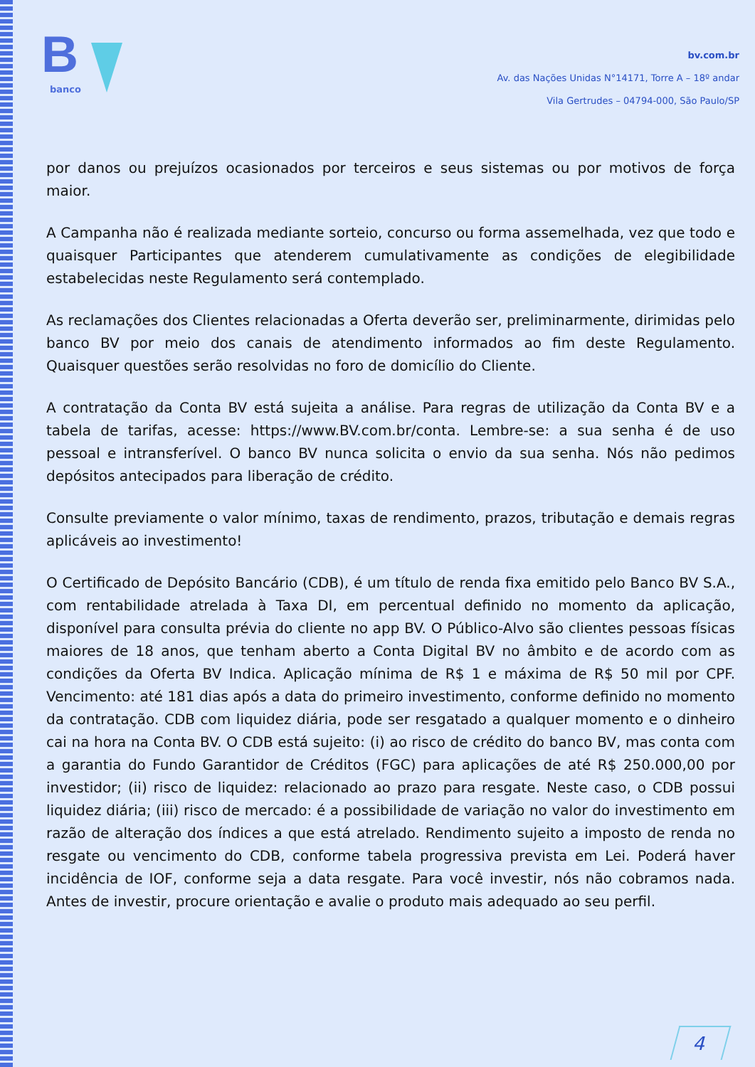B
banco
bv.com.br
Av. das Nações Unidas N°14171, Torre A – 18º andar
Vila Gertrudes – 04794-000, São Paulo/SP
por danos ou prejuízos ocasionados por terceiros e seus sistemas ou por motivos de força maior.
A Campanha não é realizada mediante sorteio, concurso ou forma assemelhada, vez que todo e quaisquer Participantes que atenderem cumulativamente as condições de elegibilidade estabelecidas neste Regulamento será contemplado.
As reclamações dos Clientes relacionadas a Oferta deverão ser, preliminarmente, dirimidas pelo banco BV por meio dos canais de atendimento informados ao fim deste Regulamento. Quaisquer questões serão resolvidas no foro de domicílio do Cliente.
A contratação da Conta BV está sujeita a análise. Para regras de utilização da Conta BV e a tabela de tarifas, acesse: https://www.BV.com.br/conta. Lembre-se: a sua senha é de uso pessoal e intransferível. O banco BV nunca solicita o envio da sua senha. Nós não pedimos depósitos antecipados para liberação de crédito.
Consulte previamente o valor mínimo, taxas de rendimento, prazos, tributação e demais regras aplicáveis ao investimento!
O Certificado de Depósito Bancário (CDB), é um título de renda fixa emitido pelo Banco BV S.A., com rentabilidade atrelada à Taxa DI, em percentual definido no momento da aplicação, disponível para consulta prévia do cliente no app BV. O Público-Alvo são clientes pessoas físicas maiores de 18 anos, que tenham aberto a Conta Digital BV no âmbito e de acordo com as condições da Oferta BV Indica. Aplicação mínima de R$ 1 e máxima de R$ 50 mil por CPF. Vencimento: até 181 dias após a data do primeiro investimento, conforme definido no momento da contratação. CDB com liquidez diária, pode ser resgatado a qualquer momento e o dinheiro cai na hora na Conta BV. O CDB está sujeito: (i) ao risco de crédito do banco BV, mas conta com a garantia do Fundo Garantidor de Créditos (FGC) para aplicações de até R$ 250.000,00 por investidor; (ii) risco de liquidez: relacionado ao prazo para resgate. Neste caso, o CDB possui liquidez diária; (iii) risco de mercado: é a possibilidade de variação no valor do investimento em razão de alteração dos índices a que está atrelado. Rendimento sujeito a imposto de renda no resgate ou vencimento do CDB, conforme tabela progressiva prevista em Lei. Poderá haver incidência de IOF, conforme seja a data resgate. Para você investir, nós não cobramos nada. Antes de investir, procure orientação e avalie o produto mais adequado ao seu perfil.
4